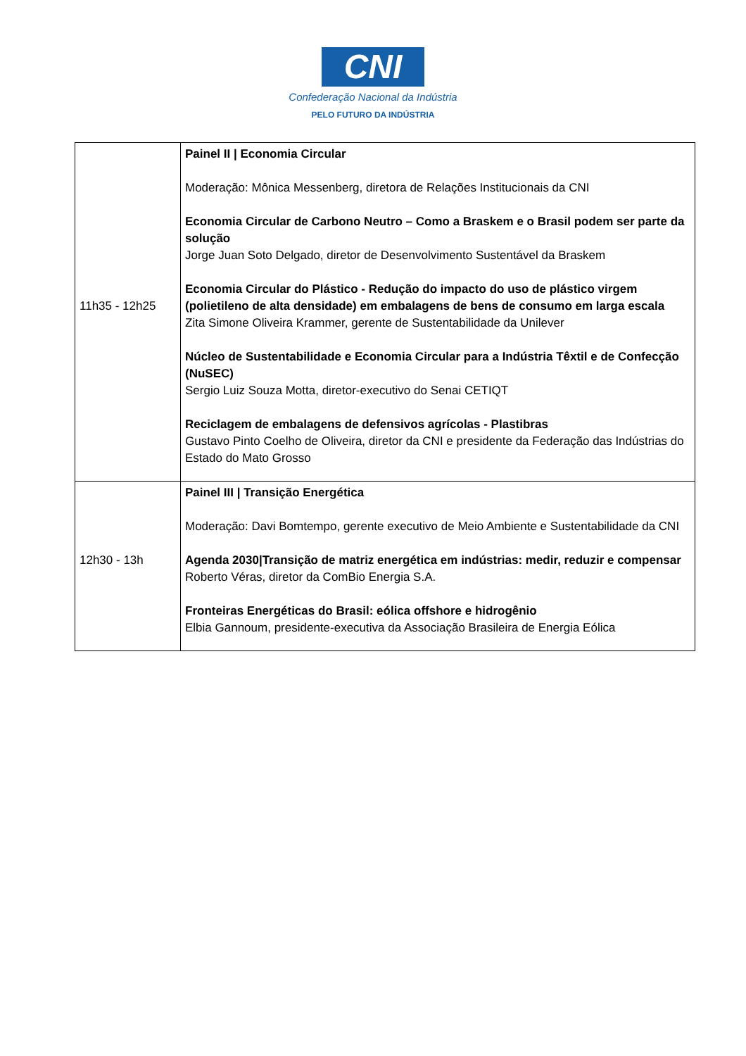CNI
Confederação Nacional da Indústria
PELO FUTURO DA INDÚSTRIA
| 11h35 - 12h25 | Painel II / Economia Circular Moderação: Mônica Messenberg, diretora de Relações Institucionais da CNI Economia Circular de Carbono Neutro – Como a Braskem e o Brasil podem ser parte da solução Jorge Juan Soto Delgado, diretor de Desenvolvimento Sustentável da Braskem Economia Circular do Plástico - Redução do impacto do uso de plástico virgem (polietileno de alta densidade) em embalagens de bens de consumo em larga escala Zita Simone Oliveira Krammer, gerente de Sustentabilidade da Unilever Núcleo de Sustentabilidade e Economia Circular para a Indústria Têxtil e de Confecção (NuSEC) Sergio Luiz Souza Motta, diretor-executivo do Senai CETIQT Reciclagem de embalagens de defensivos agrícolas - Plastibras Gustavo Pinto Coelho de Oliveira, diretor da CNI e presidente da Federação das Indústrias do Estado do Mato Grosso |
| 12h30 - 13h | Painel III / Transição Energética Moderação: Davi Bomtempo, gerente executivo de Meio Ambiente e Sustentabilidade da CNI Agenda 2030/Transição de matriz energética em indústrias: medir, reduzir e compensar Roberto Véras, diretor da ComBio Energia S.A. Fronteiras Energéticas do Brasil: eólica offshore e hidrogênio Elbia Gannoum, presidente-executiva da Associação Brasileira de Energia Eólica |